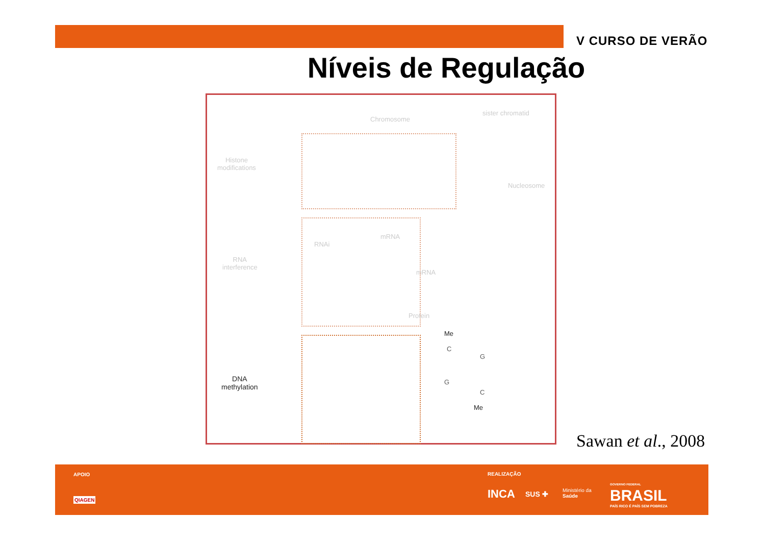V CURSO DE VERÃO
Níveis de Regulação
Chromosome
sister chromatid
Histone
modifications
Nucleosome
RNAi
mRNA
RNA
interference
mRNA
Protein
DNA
methylation
Me
C
G
G
C
Me
Sawan et al., 2008
APOIO
QIAGEN
REALIZAÇÃO
INCA SUS ✚
Ministério da
Saúde
GOVERNO FEDERAL
BRASIL
PAÍS RICO É PAÍS SEM POBREZA